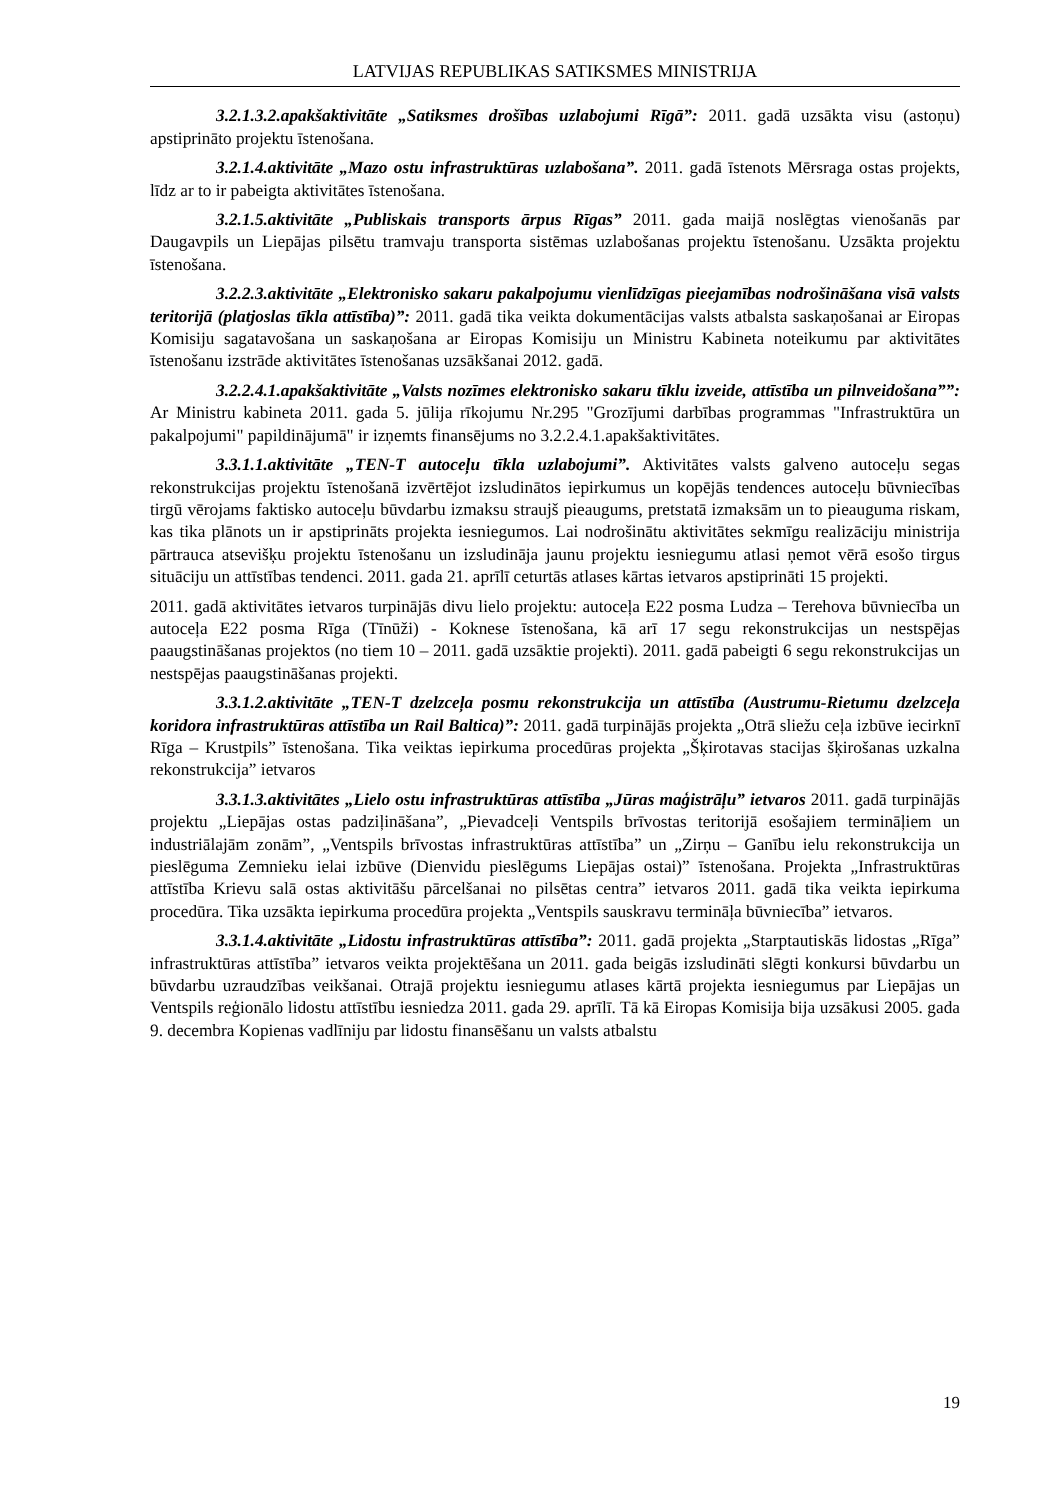LATVIJAS REPUBLIKAS SATIKSMES MINISTRIJA
3.2.1.3.2.apakšaktivitāte „Satiksmes drošības uzlabojumi Rīgā”: 2011. gadā uzsākta visu (astoņu) apstiprināto projektu īstenošana.
3.2.1.4.aktivitāte „Mazo ostu infrastruktūras uzlabošana”. 2011. gadā īstenots Mērsraga ostas projekts, līdz ar to ir pabeigta aktivitātes īstenošana.
3.2.1.5.aktivitāte „Publiskais transports ārpus Rīgas” 2011. gada maijā noslēgtas vienošanās par Daugavpils un Liepājas pilsētu tramvaju transporta sistēmas uzlabošanas projektu īstenošanu. Uzsākta projektu īstenošana.
3.2.2.3.aktivitāte „Elektronisko sakaru pakalpojumu vienlīdzīgas pieejamības nodrošināšana visā valsts teritorijā (platjoslas tīkla attīstība)”: 2011. gadā tika veikta dokumentācijas valsts atbalsta saskaņošanai ar Eiropas Komisiju sagatavošana un saskaņošana ar Eiropas Komisiju un Ministru Kabineta noteikumu par aktivitātes īstenošanu izstrāde aktivitātes īstenošanas uzsākšanai 2012. gadā.
3.2.2.4.1.apakšaktivitāte „Valsts nozīmes elektronisko sakaru tīklu izveide, attīstība un pilnveidošana””: Ar Ministru kabineta 2011. gada 5. jūlija rīkojumu Nr.295 "Grozījumi darbības programmas "Infrastruktūra un pakalpojumi" papildinājumā" ir izņemts finansējums no 3.2.2.4.1.apakšaktivitātes.
3.3.1.1.aktivitāte „TEN-T autoceļu tīkla uzlabojumi”. Aktivitātes valsts galveno autoceļu segas rekonstrukcijas projektu īstenošanā izvērtējot izsludinātos iepirkumus un kopējās tendences autoceļu būvniecības tirgū vērojams faktisko autoceļu būvdarbu izmaksu straujš pieaugums, pretstatā izmaksām un to pieauguma riskam, kas tika plānots un ir apstiprināts projekta iesniegumos. Lai nodrošinātu aktivitātes sekmīgu realizāciju ministrija pārtrauca atsevišķu projektu īstenošanu un izsludināja jaunu projektu iesniegumu atlasi ņemot vērā esošo tirgus situāciju un attīstības tendenci. 2011. gada 21. aprīlī ceturtās atlases kārtas ietvaros apstiprināti 15 projekti.
2011. gadā aktivitātes ietvaros turpinājās divu lielo projektu: autoceļa E22 posma Ludza – Terehova būvniecība un autoceļa E22 posma Rīga (Tīnūži) - Koknese īstenošana, kā arī 17 segu rekonstrukcijas un nestspējas paaugstināšanas projektos (no tiem 10 – 2011. gadā uzsāktie projekti). 2011. gadā pabeigti 6 segu rekonstrukcijas un nestspējas paaugstināšanas projekti.
3.3.1.2.aktivitāte „TEN-T dzelzceļa posmu rekonstrukcija un attīstība (Austrumu-Rietumu dzelzceļa koridora infrastruktūras attīstība un Rail Baltica)”: 2011. gadā turpinājās projekta „Otrā sliežu ceļa izbūve iecirknī Rīga – Krustpils” īstenošana. Tika veiktas iepirkuma procedūras projekta „Šķirotavas stacijas šķirošanas uzkalna rekonstrukcija” ietvaros
3.3.1.3.aktivitātes „Lielo ostu infrastruktūras attīstība „Jūras maģistrāļu” ietvaros 2011. gadā turpinājās projektu „Liepājas ostas padziļināšana”, „Pievadceļi Ventspils brīvostas teritorijā esošajiem termināļiem un industriālajām zonām”, „Ventspils brīvostas infrastruktūras attīstība” un „Zirņu – Ganību ielu rekonstrukcija un pieslēguma Zemnieku ielai izbūve (Dienvidu pieslēgums Liepājas ostai)” īstenošana. Projekta „Infrastruktūras attīstība Krievu salā ostas aktivitāšu pārcelšanai no pilsētas centra” ietvaros 2011. gadā tika veikta iepirkuma procedūra. Tika uzsākta iepirkuma procedūra projekta „Ventspils sauskravu termināļa būvniecība” ietvaros.
3.3.1.4.aktivitāte „Lidostu infrastruktūras attīstība”: 2011. gadā projekta „Starptautiskās lidostas „Rīga” infrastruktūras attīstība” ietvaros veikta projektēšana un 2011. gada beigās izsludināti slēgti konkursi būvdarbu un būvdarbu uzraudzības veikšanai. Otrajā projektu iesniegumu atlases kārtā projekta iesniegumus par Liepājas un Ventspils reģionālo lidostu attīstību iesniedza 2011. gada 29. aprīlī. Tā kā Eiropas Komisija bija uzsākusi 2005. gada 9. decembra Kopienas vadlīniju par lidostu finansēšanu un valsts atbalstu
19